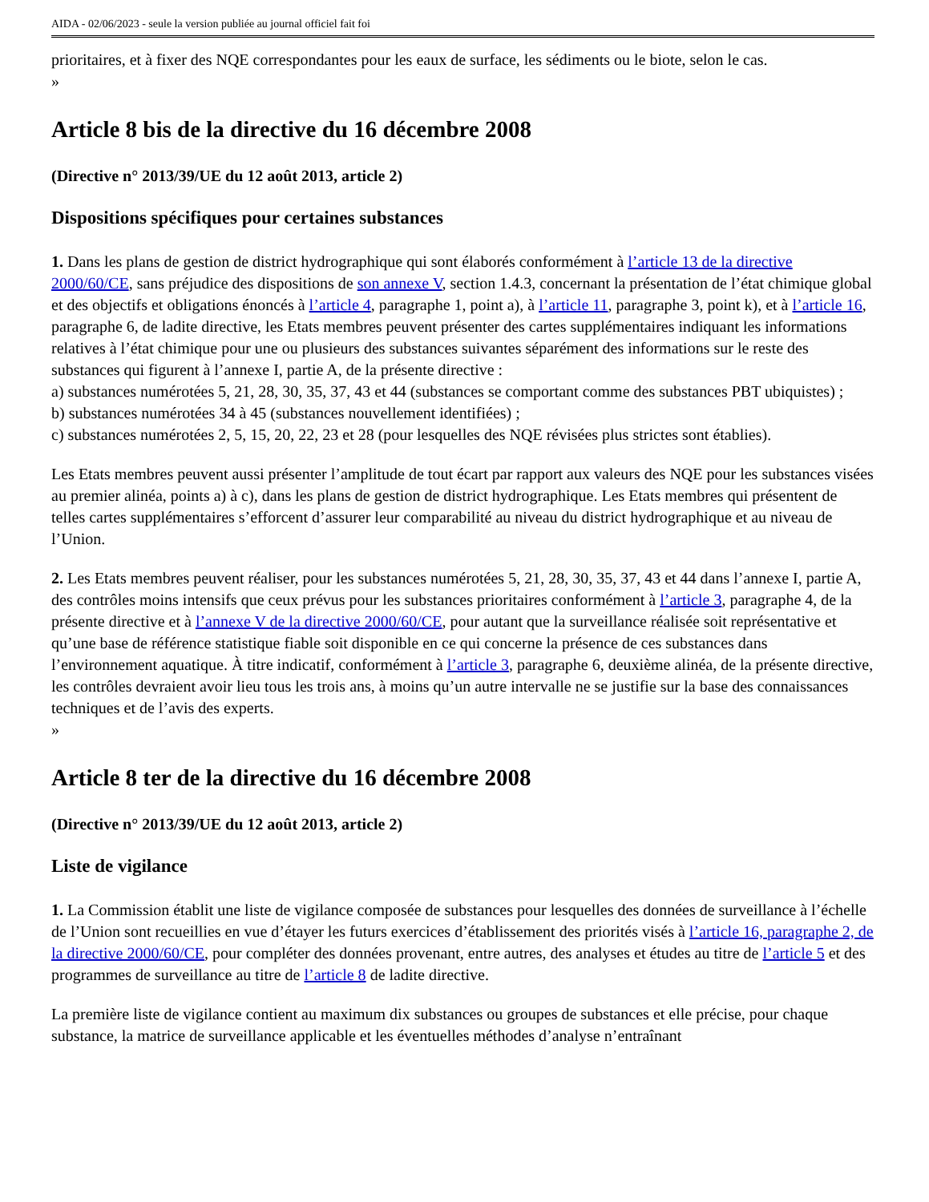AIDA - 02/06/2023 - seule la version publiée au journal officiel fait foi
prioritaires, et à fixer des NQE correspondantes pour les eaux de surface, les sédiments ou le biote, selon le cas.
»
Article 8 bis de la directive du 16 décembre 2008
(Directive n° 2013/39/UE du 12 août 2013, article 2)
Dispositions spécifiques pour certaines substances
1. Dans les plans de gestion de district hydrographique qui sont élaborés conformément à l’article 13 de la directive 2000/60/CE, sans préjudice des dispositions de son annexe V, section 1.4.3, concernant la présentation de l’état chimique global et des objectifs et obligations énoncés à l’article 4, paragraphe 1, point a), à l’article 11, paragraphe 3, point k), et à l’article 16, paragraphe 6, de ladite directive, les Etats membres peuvent présenter des cartes supplémentaires indiquant les informations relatives à l’état chimique pour une ou plusieurs des substances suivantes séparément des informations sur le reste des substances qui figurent à l’annexe I, partie A, de la présente directive :
a) substances numérotées 5, 21, 28, 30, 35, 37, 43 et 44 (substances se comportant comme des substances PBT ubiquistes) ;
b) substances numérotées 34 à 45 (substances nouvellement identifiées) ;
c) substances numérotées 2, 5, 15, 20, 22, 23 et 28 (pour lesquelles des NQE révisées plus strictes sont établies).
Les Etats membres peuvent aussi présenter l’amplitude de tout écart par rapport aux valeurs des NQE pour les substances visées au premier alinéa, points a) à c), dans les plans de gestion de district hydrographique. Les Etats membres qui présentent de telles cartes supplémentaires s’efforcent d’assurer leur comparabilité au niveau du district hydrographique et au niveau de l’Union.
2. Les Etats membres peuvent réaliser, pour les substances numérotées 5, 21, 28, 30, 35, 37, 43 et 44 dans l’annexe I, partie A, des contrôles moins intensifs que ceux prévus pour les substances prioritaires conformément à l’article 3, paragraphe 4, de la présente directive et à l’annexe V de la directive 2000/60/CE, pour autant que la surveillance réalisée soit représentative et qu’une base de référence statistique fiable soit disponible en ce qui concerne la présence de ces substances dans l’environnement aquatique. À titre indicatif, conformément à l’article 3, paragraphe 6, deuxième alinéa, de la présente directive, les contrôles devraient avoir lieu tous les trois ans, à moins qu’un autre intervalle ne se justifie sur la base des connaissances techniques et de l’avis des experts.
»
Article 8 ter de la directive du 16 décembre 2008
(Directive n° 2013/39/UE du 12 août 2013, article 2)
Liste de vigilance
1. La Commission établit une liste de vigilance composée de substances pour lesquelles des données de surveillance à l’échelle de l’Union sont recueillies en vue d’étayer les futurs exercices d’établissement des priorités visés à l’article 16, paragraphe 2, de la directive 2000/60/CE, pour compléter des données provenant, entre autres, des analyses et études au titre de l’article 5 et des programmes de surveillance au titre de l’article 8 de ladite directive.
La première liste de vigilance contient au maximum dix substances ou groupes de substances et elle précise, pour chaque substance, la matrice de surveillance applicable et les éventuelles méthodes d’analyse n’entraînant